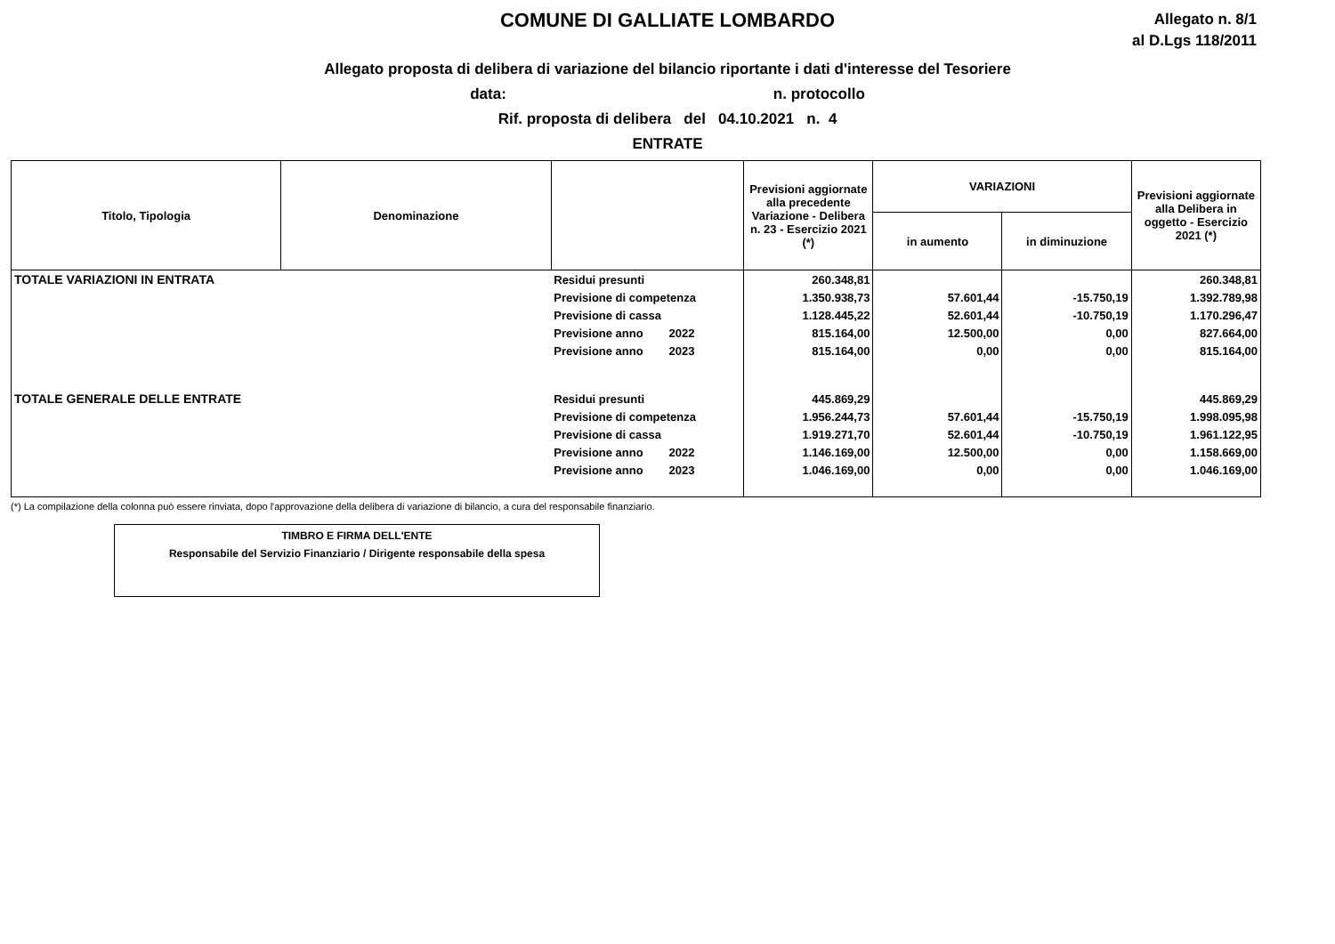COMUNE DI GALLIATE LOMBARDO
Allegato n. 8/1
al D.Lgs 118/2011
Allegato proposta di delibera di variazione del bilancio riportante i dati d'interesse del Tesoriere
data: n. protocollo
Rif. proposta di delibera del 04.10.2021 n. 4
ENTRATE
| Titolo, Tipologia | Denominazione | | Previsioni aggiornate alla precedente Variazione - Delibera n. 23 - Esercizio 2021 (*) | VARIAZIONI | | Previsioni aggiornate alla Delibera in oggetto - Esercizio 2021 (*) |
| --- | --- | --- | --- | --- | --- | --- |
| | | | | in aumento | in diminuzione | |
| TOTALE VARIAZIONI IN ENTRATA | | Residui presunti | 260.348,81 | | | 260.348,81 |
| | | Previsione di competenza | 1.350.938,73 | 57.601,44 | -15.750,19 | 1.392.789,98 |
| | | Previsione di cassa | 1.128.445,22 | 52.601,44 | -10.750,19 | 1.170.296,47 |
| | | Previsione anno 2022 | 815.164,00 | 12.500,00 | 0,00 | 827.664,00 |
| | | Previsione anno 2023 | 815.164,00 | 0,00 | 0,00 | 815.164,00 |
| TOTALE GENERALE DELLE ENTRATE | | Residui presunti | 445.869,29 | | | 445.869,29 |
| | | Previsione di competenza | 1.956.244,73 | 57.601,44 | -15.750,19 | 1.998.095,98 |
| | | Previsione di cassa | 1.919.271,70 | 52.601,44 | -10.750,19 | 1.961.122,95 |
| | | Previsione anno 2022 | 1.146.169,00 | 12.500,00 | 0,00 | 1.158.669,00 |
| | | Previsione anno 2023 | 1.046.169,00 | 0,00 | 0,00 | 1.046.169,00 |
(*) La compilazione della colonna può essere rinviata, dopo l'approvazione della delibera di variazione di bilancio, a cura del responsabile finanziario.
TIMBRO E FIRMA DELL'ENTE
Responsabile del Servizio Finanziario / Dirigente responsabile della spesa